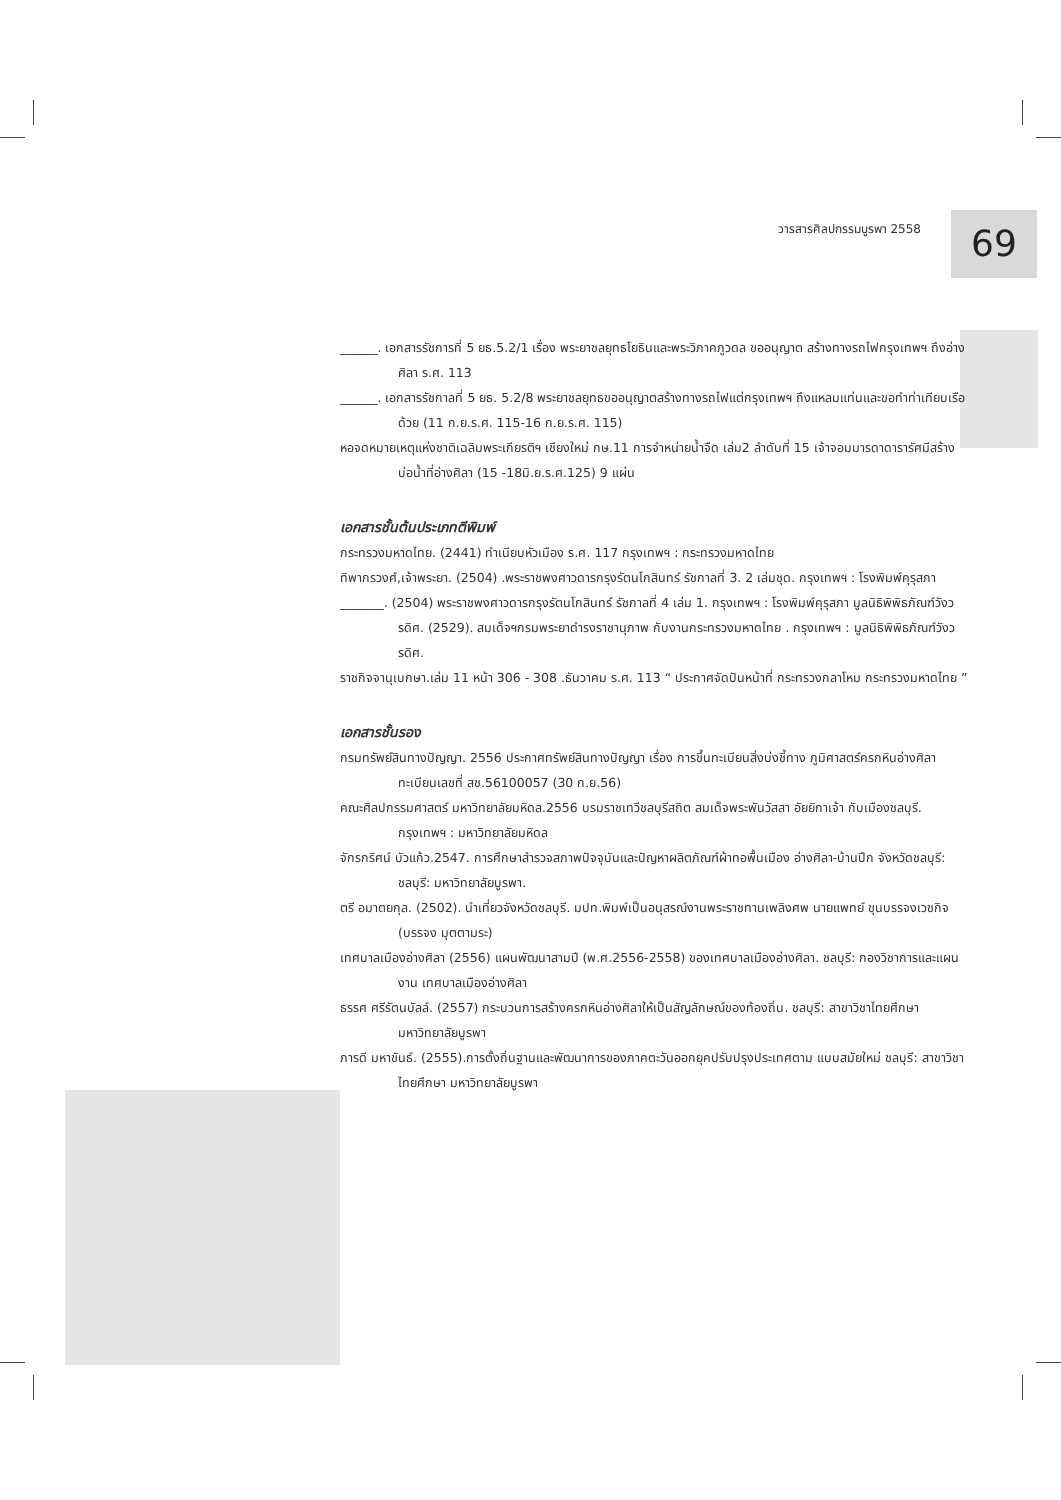วารสารศิลปกรรมบูรพา 2558 69
______. เอกสารรัชการที่ 5 ยธ.5.2/1 เรื่อง พระยาชลยุทธโยธินและพระวิภาคภูวดล ขออนุญาต สร้างทางรถไฟกรุงเทพฯ ถึงอ่างศิลา ร.ศ. 113
______. เอกสารรัชกาลที่ 5 ยธ. 5.2/8 พระยาชลยุทธขออนุญาตสร้างทางรถไฟแต่กรุงเทพฯ ถึงแหลมแท่นและขอทำท่าเทียบเรือด้วย (11 ก.ย.ร.ศ. 115-16 ก.ย.ร.ศ. 115)
หอจดหมายเหตุแห่งชาติเฉลิมพระเกียรติฯ เชียงใหม่ กษ.11 การจำหน่ายน้ำจืด เล่ม2 ลำดับที่ 15 เจ้าจอมมารดาดารารัศมีสร้างบ่อน้ำที่อ่างศิลา (15 -18มิ.ย.ร.ศ.125) 9 แผ่น
เอกสารชั้นต้นประเภทตีพิมพ์
กระทรวงมหาดไทย. (2441) ทำเนียบหัวเมือง ร.ศ. 117 กรุงเทพฯ : กระทรวงมหาดไทย
ทิพากรวงศ์,เจ้าพระยา. (2504) .พระราชพงศาวดารกรุงรัตนโกสินทร์ รัชกาลที่ 3. 2 เล่มชุด. กรุงเทพฯ : โรงพิมพ์คุรุสภา
_______. (2504) พระราชพงศาวดารกรุงรัตนโกสินทร์ รัชกาลที่ 4 เล่ม 1. กรุงเทพฯ : โรงพิมพ์คุรุสภา มูลนิธิพิพิธภัณฑ์วังวรดิศ. (2529). สมเด็จฯกรมพระยาดำรงราชานุภาพ กับงานกระทรวงมหาดไทย . กรุงเทพฯ : มูลนิธิพิพิธภัณฑ์วังวรดิศ.
ราชกิจจานุเบกษา.เล่ม 11 หน้า 306 - 308 .ธันวาคม ร.ศ. 113 “ ประกาศจัดปันหน้าที่ กระทรวงกลาโหม กระทรวงมหาดไทย ”
เอกสารชั้นรอง
กรมทรัพย์สินทางปัญญา. 2556 ประกาศทรัพย์สินทางปัญญา เรื่อง การขึ้นทะเบียนสิ่งบ่งชี้ทาง ภูมิศาสตร์ครกหินอ่างศิลา ทะเบียนเลขที่ สช.56100057 (30 ก.ย.56)
คณะศิลปกรรมศาสตร์ มหาวิทยาลัยมหิดล.2556 บรมราชเทวีชลบุรีสถิต สมเด็จพระพันวัสสา อัยยิกาเจ้า กับเมืองชลบุรี. กรุงเทพฯ : มหาวิทยาลัยมหิดล
จักรกริศน์ บัวแก้ว.2547. การศึกษาสำรวจสภาพปัจจุบันและปัญหาผลิตภัณฑ์ผ้าทอพื้นเมือง อ่างศิลา-บ้านปึก จังหวัดชลบุรี: ชลบุรี: มหาวิทยาลัยบูรพา.
ตรี อมาตยกุล. (2502). นำเที่ยวจังหวัดชลบุรี. มปท.พิมพ์เป็นอนุสรณ์งานพระราชทานเพลิงศพ นายแพทย์ ขุนบรรจงเวชกิจ (บรรจง มุตตามระ)
เทศบาลเมืองอ่างศิลา (2556) แผนพัฒนาสามปี (พ.ศ.2556-2558) ของเทศบาลเมืองอ่างศิลา. ชลบุรี: กองวิชาการและแผนงาน เทศบาลเมืองอ่างศิลา
ธรรศ ศรีรัตนบัลล์. (2557) กระบวนการสร้างครกหินอ่างศิลาให้เป็นสัญลักษณ์ของท้องถิ่น. ชลบุรี: สาขาวิชาไทยศึกษา มหาวิทยาลัยบูรพา
ภารดี มหาขันธ์. (2555).การตั้งถิ่นฐานและพัฒนาการของภาคตะวันออกยุคปรับปรุงประเทศตาม แบบสมัยใหม่ ชลบุรี: สาขาวิชาไทยศึกษา มหาวิทยาลัยบูรพา